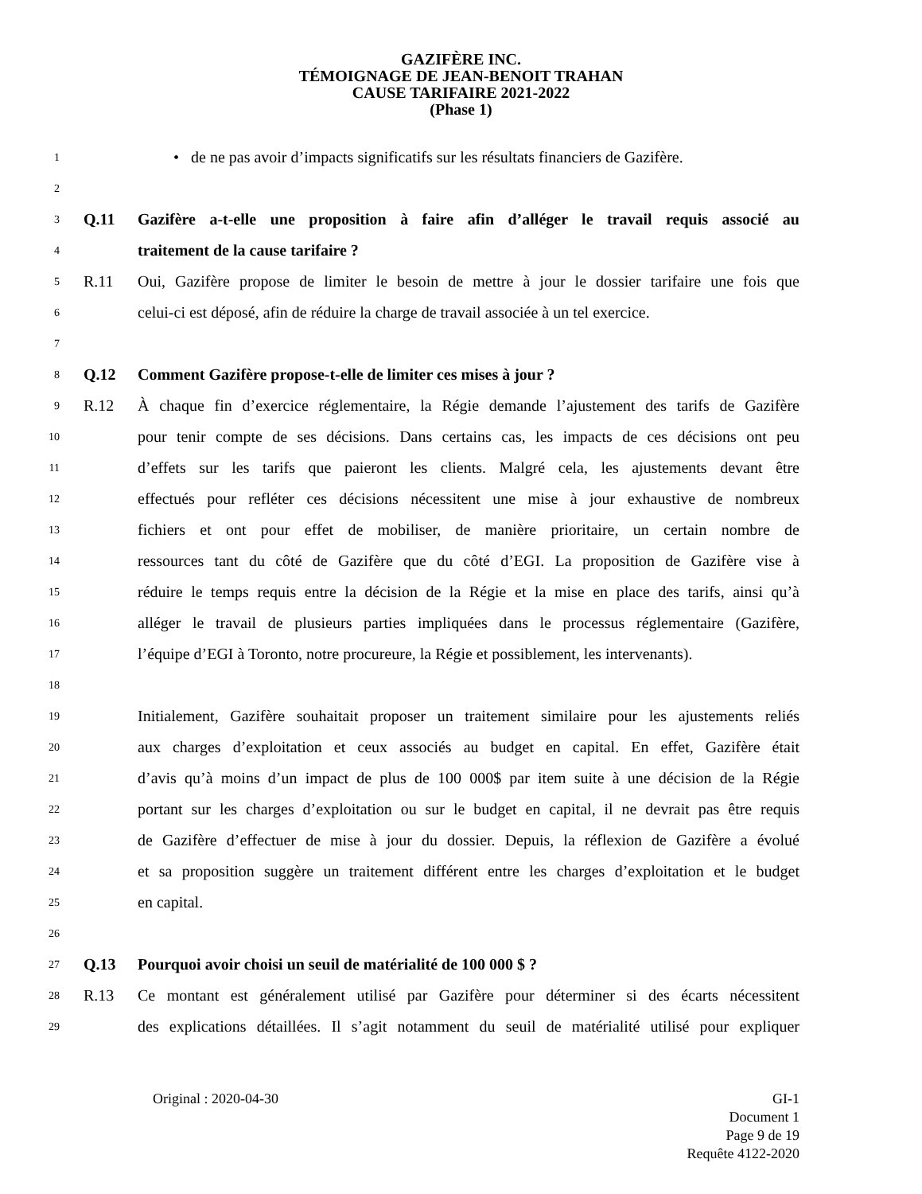GAZIFÈRE INC.
TÉMOIGNAGE DE JEAN-BENOIT TRAHAN
CAUSE TARIFAIRE 2021-2022
(Phase 1)
1
• de ne pas avoir d’impacts significatifs sur les résultats financiers de Gazifère.
2
3
Q.11 Gazifère a-t-elle une proposition à faire afin d’alléger le travail requis associé au
4
traitement de la cause tarifaire ?
5
R.11 Oui, Gazifère propose de limiter le besoin de mettre à jour le dossier tarifaire une fois que
6
celui-ci est déposé, afin de réduire la charge de travail associée à un tel exercice.
7
8
Q.12 Comment Gazifère propose-t-elle de limiter ces mises à jour ?
9
R.12 À chaque fin d’exercice réglementaire, la Régie demande l’ajustement des tarifs de Gazifère
10
pour tenir compte de ses décisions. Dans certains cas, les impacts de ces décisions ont peu
11
d’effets sur les tarifs que paieront les clients. Malgré cela, les ajustements devant être
12
effectués pour refléter ces décisions nécessitent une mise à jour exhaustive de nombreux
13
fichiers et ont pour effet de mobiliser, de manière prioritaire, un certain nombre de
14
ressources tant du côté de Gazifère que du côté d’EGI. La proposition de Gazifère vise à
15
réduire le temps requis entre la décision de la Régie et la mise en place des tarifs, ainsi qu’à
16
alléger le travail de plusieurs parties impliquées dans le processus réglementaire (Gazifère,
17
l’équipe d’EGI à Toronto, notre procureure, la Régie et possiblement, les intervenants).
18
19
Initialement, Gazifère souhaitait proposer un traitement similaire pour les ajustements reliés
20
aux charges d’exploitation et ceux associés au budget en capital. En effet, Gazifère était
21
d’avis qu’à moins d’un impact de plus de 100 000$ par item suite à une décision de la Régie
22
portant sur les charges d’exploitation ou sur le budget en capital, il ne devrait pas être requis
23
de Gazifère d’effectuer de mise à jour du dossier. Depuis, la réflexion de Gazifère a évolué
24
et sa proposition suggère un traitement différent entre les charges d’exploitation et le budget
25
en capital.
26
27
Q.13 Pourquoi avoir choisi un seuil de matérialité de 100 000 $ ?
28
R.13 Ce montant est généralement utilisé par Gazifère pour déterminer si des écarts nécessitent
29
des explications détaillées. Il s’agit notamment du seuil de matérialité utilisé pour expliquer
Original : 2020-04-30 GI-1
Document 1
Page 9 de 19
Requête 4122-2020